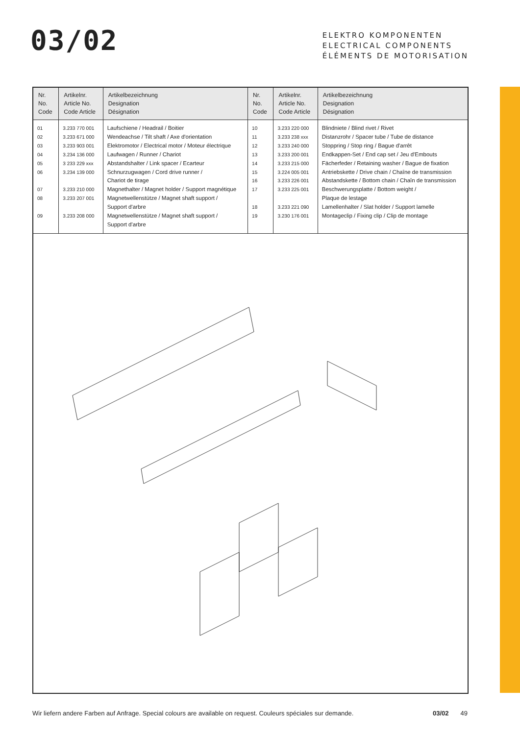03/02
ELEKTRO KOMPONENTEN
ELECTRICAL COMPONENTS
ÉLÉMENTS DE MOTORISATION
| Nr. No. Code | Artikelnr. Article No. Code Article | Artikelbezeichnung Designation Désignation | Nr. No. Code | Artikelnr. Article No. Code Article | Artikelbezeichnung Designation Désignation |
| --- | --- | --- | --- | --- | --- |
| 01 02 03 04 05 06 07 08 09 | 3.233 770 001 3.233 671 000 3.233 903 001 3.234 136 000 3 233 229 xxx 3.234 139 000 3.233 210 000 3.233 207 001 3.233 208 000 | Laufschiene / Headrail / Boitier Wendeachse / Tilt shaft / Axe d'orientation Elektromotor / Electrical motor / Moteur électrique Laufwagen / Runner / Chariot Abstandshalter / Link spacer / Ecarteur Schnurzugwagen / Cord drive runner / Chariot de tirage Magnethalter / Magnet holder / Support magnétique Magnetwellenstütze / Magnet shaft support / Support d'arbre Magnetwellenstütze / Magnet shaft support / Support d'arbre | 10 11 12 13 14 15 16 17 18 19 | 3.233 220 000 3.233 238 xxx 3.233 240 000 3.233 200 001 3.233 215 000 3.224 005 001 3.233 226 001 3.233 225 001 3.233 221 090 3.230 176 001 | Blindniete / Blind rivet / Rivet Distanzrohr / Spacer tube / Tube de distance Stoppring / Stop ring / Bague d'arrêt Endkappen-Set / End cap set / Jeu d'Embouts Fächerfeder / Retaining washer / Bague de fixation Antriebskette / Drive chain / Chaîne de transmission Abstandskette / Bottom chain / Chaîn de transmission Beschwerungsplatte / Bottom weight / Plaque de lestage Lamellenhalter / Slat holder / Support lamelle Montageclip / Fixing clip / Clip de montage |
Wir liefern andere Farben auf Anfrage. Special colours are available on request. Couleurs spéciales sur demande. 03/02 49